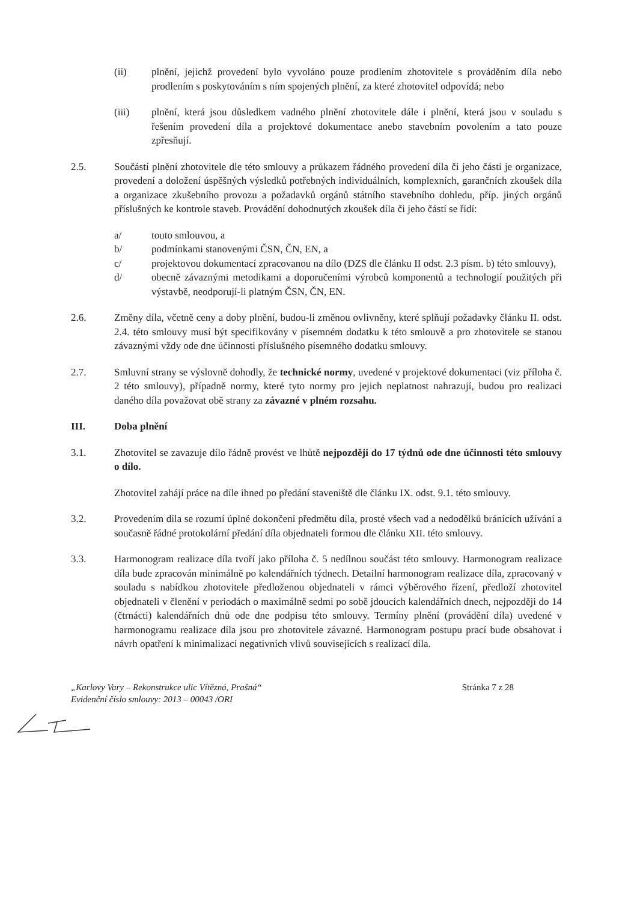(ii) plnění, jejichž provedení bylo vyvoláno pouze prodlením zhotovitele s prováděním díla nebo prodlením s poskytováním s ním spojených plnění, za které zhotovitel odpovídá; nebo
(iii) plnění, která jsou důsledkem vadného plnění zhotovitele dále i plnění, která jsou v souladu s řešením provedení díla a projektové dokumentace anebo stavebním povolením a tato pouze zpřesňují.
2.5. Součástí plnění zhotovitele dle této smlouvy a průkazem řádného provedení díla či jeho části je organizace, provedení a doložení úspěšných výsledků potřebných individuálních, komplexních, garančních zkoušek díla a organizace zkušebního provozu a požadavků orgánů státního stavebního dohledu, příp. jiných orgánů příslušných ke kontrole staveb. Provádění dohodnutých zkoušek díla či jeho částí se řídí:
a/ touto smlouvou, a
b/ podmínkami stanovenými ČSN, ČN, EN, a
c/ projektovou dokumentací zpracovanou na dílo (DZS dle článku II odst. 2.3 písm. b) této smlouvy),
d/ obecně závaznými metodikami a doporučeními výrobců komponentů a technologií použitých při výstavbě, neodporují-li platným ČSN, ČN, EN.
2.6. Změny díla, včetně ceny a doby plnění, budou-li změnou ovlivněny, které splňují požadavky článku II. odst. 2.4. této smlouvy musí být specifikovány v písemném dodatku k této smlouvě a pro zhotovitele se stanou závaznými vždy ode dne účinnosti příslušného písemného dodatku smlouvy.
2.7. Smluvní strany se výslovně dohodly, že technické normy, uvedené v projektové dokumentaci (viz příloha č. 2 této smlouvy), případně normy, které tyto normy pro jejich neplatnost nahrazují, budou pro realizaci daného díla považovat obě strany za závazné v plném rozsahu.
III. Doba plnění
3.1. Zhotovitel se zavazuje dílo řádně provést ve lhůtě nejpozději do 17 týdnů ode dne účinnosti této smlouvy o dílo.
Zhotovitel zahájí práce na díle ihned po předání staveniště dle článku IX. odst. 9.1. této smlouvy.
3.2. Provedením díla se rozumí úplné dokončení předmětu díla, prosté všech vad a nedodělků bránících užívání a současně řádné protokolární předání díla objednateli formou dle článku XII. této smlouvy.
3.3. Harmonogram realizace díla tvoří jako příloha č. 5 nedílnou součást této smlouvy. Harmonogram realizace díla bude zpracován minimálně po kalendářních týdnech. Detailní harmonogram realizace díla, zpracovaný v souladu s nabídkou zhotovitele předloženou objednateli v rámci výběrového řízení, předloží zhotovitel objednateli v členění v periodách o maximálně sedmi po sobě jdoucích kalendářních dnech, nejpozději do 14 (čtrnácti) kalendářních dnů ode dne podpisu této smlouvy. Termíny plnění (provádění díla) uvedené v harmonogramu realizace díla jsou pro zhotovitele závazné. Harmonogram postupu prací bude obsahovat i návrh opatření k minimalizaci negativních vlivů souvisejících s realizací díla.
„Karlovy Vary – Rekonstrukce ulic Vítězná, Prašná“
Evidenční číslo smlouvy: 2013 – 00043 /ORI
Stránka 7 z 28